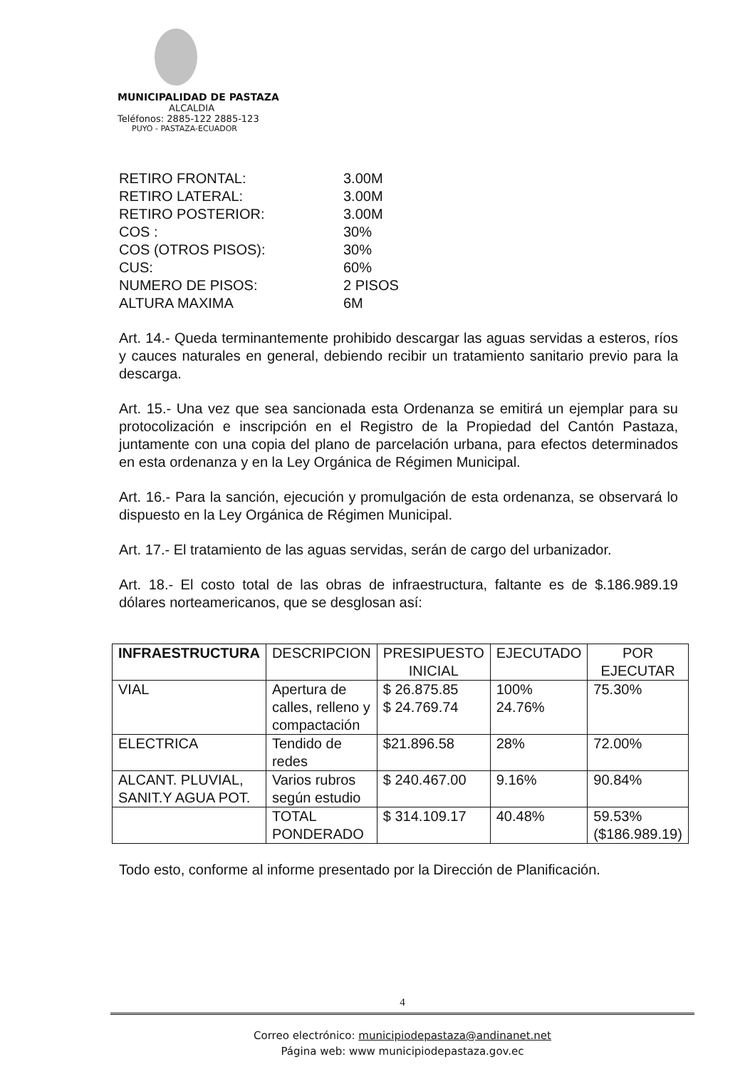MUNICIPALIDAD DE PASTAZA
ALCALDIA
Teléfonos: 2885-122 2885-123
PUYO - PASTAZA-ECUADOR
| RETIRO FRONTAL: | 3.00M |
| RETIRO LATERAL: | 3.00M |
| RETIRO POSTERIOR: | 3.00M |
| COS : | 30% |
| COS (OTROS PISOS): | 30% |
| CUS: | 60% |
| NUMERO DE PISOS: | 2 PISOS |
| ALTURA MAXIMA | 6M |
Art. 14.- Queda terminantemente prohibido descargar las aguas servidas a esteros, ríos y cauces naturales en general, debiendo recibir un tratamiento sanitario previo para la descarga.
Art. 15.- Una vez que sea sancionada esta Ordenanza se emitirá un ejemplar para su protocolización e inscripción en el Registro de la Propiedad del Cantón Pastaza, juntamente con una copia del plano de parcelación urbana, para efectos determinados en esta ordenanza y en la Ley Orgánica de Régimen Municipal.
Art. 16.- Para la sanción, ejecución y promulgación de esta ordenanza, se observará lo dispuesto en la Ley Orgánica de Régimen Municipal.
Art. 17.- El tratamiento de las aguas servidas, serán de cargo del urbanizador.
Art. 18.- El costo total de las obras de infraestructura, faltante es de $.186.989.19 dólares norteamericanos, que se desglosan así:
| INFRAESTRUCTURA | DESCRIPCION | PRESIPUESTO INICIAL | EJECUTADO | POR EJECUTAR |
| --- | --- | --- | --- | --- |
| VIAL | Apertura de calles, relleno y compactación | $ 26.875.85 $ 24.769.74 | 100% 24.76% | 75.30% |
| ELECTRICA | Tendido de redes | $21.896.58 | 28% | 72.00% |
| ALCANT. PLUVIAL, SANIT.Y AGUA POT. | Varios rubros según estudio | $ 240.467.00 | 9.16% | 90.84% |
| | TOTAL PONDERADO | $ 314.109.17 | 40.48% | 59.53% ($186.989.19) |
Todo esto, conforme al informe presentado por la Dirección de Planificación.
4
Correo electrónico: municipiodepastaza@andinanet.net
Página web: www municipiodepastaza.gov.ec